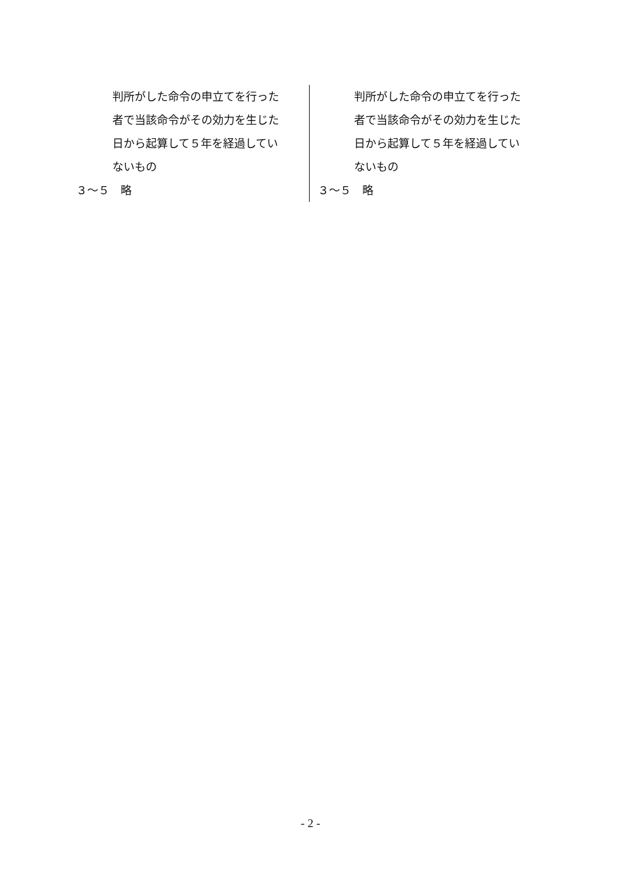| 判所がした命令の申立てを行った 者で当該命令がその効力を生じた 日から起算して５年を経過してい ないもの ３～５ 略 | 判所がした命令の申立てを行った 者で当該命令がその効力を生じた 日から起算して５年を経過してい ないもの ３～５ 略 |
- 2 -